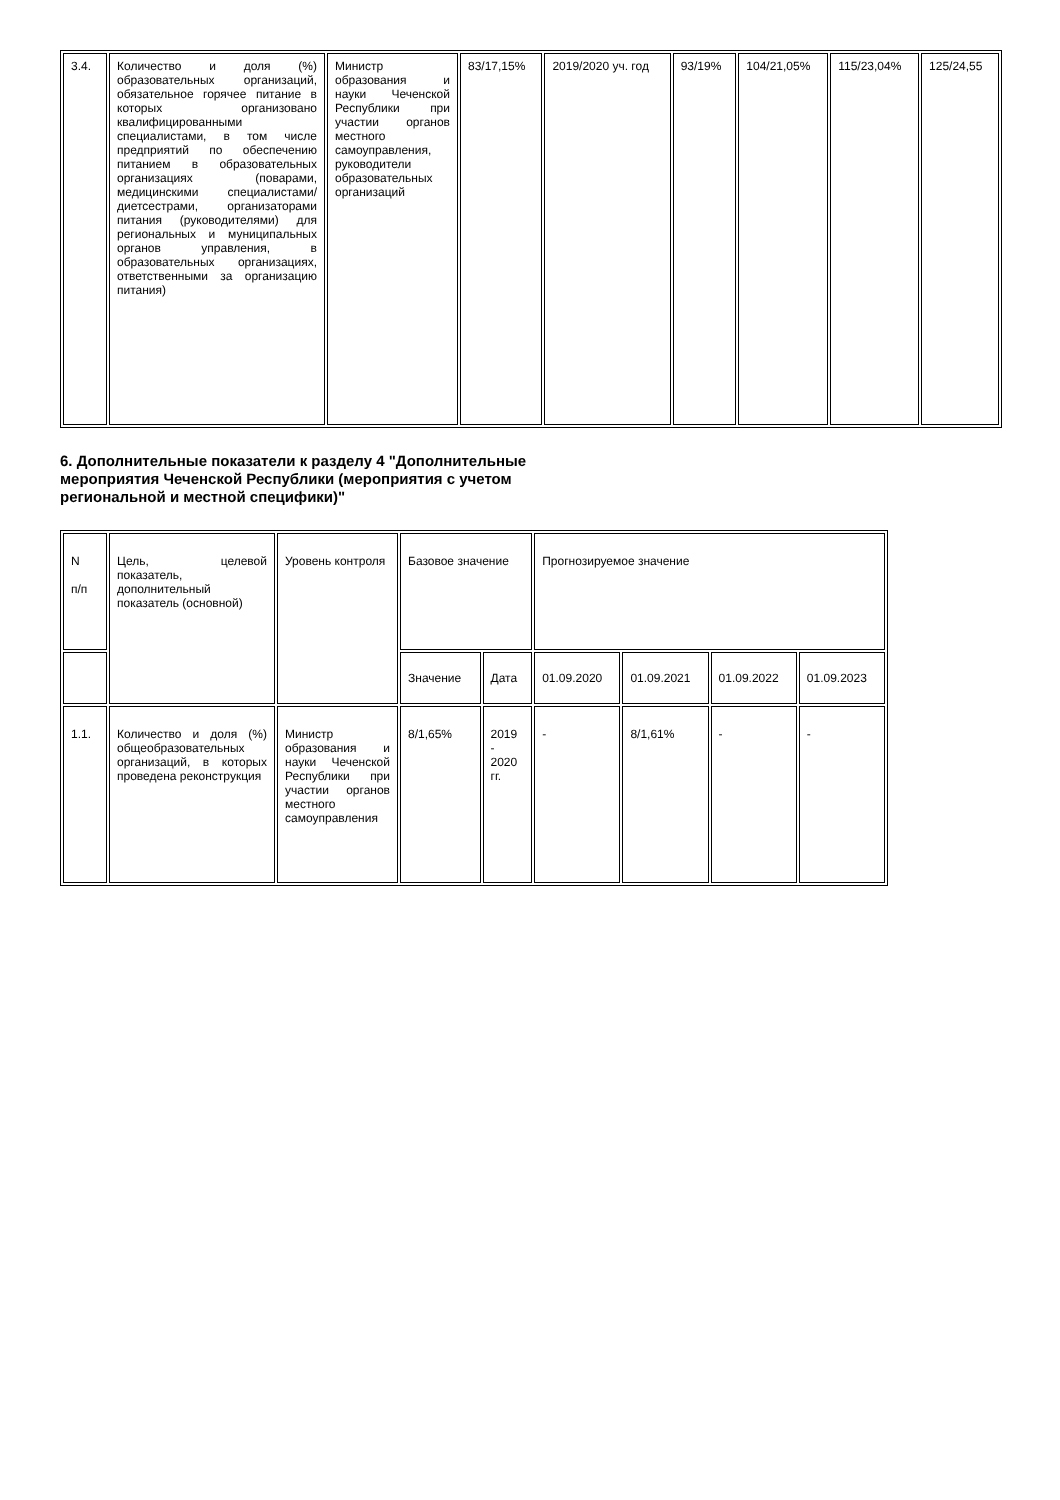| 3.4. | Количество и доля (%) образовательных организаций, обязательное горячее питание в которых организовано квалифицированными специалистами, в том числе предприятий по обеспечению питанием в образовательных организациях (поварами, медицинскими специалистами/диетсестрами, организаторами питания (руководителями) для региональных и муниципальных органов управления, в образовательных организациях, ответственными за организацию питания) | Министр образования и науки Чеченской Республики при участии органов местного самоуправления, руководители образовательных организаций | 83/17,15% | 2019/2020 уч. год | 93/19% | 104/21,05% | 115/23,04% | 125/24,55 |
6. Дополнительные показатели к разделу 4 "Дополнительные мероприятия Чеченской Республики (мероприятия с учетом региональной и местной специфики)"
| N п/п | Цель, целевой показатель, дополнительный показатель (основной) | Уровень контроля | Базовое значение | | Прогнозируемое значение | | | |
| | | | Значение | Дата | 01.09.2020 | 01.09.2021 | 01.09.2022 | 01.09.2023 |
| 1.1. | Количество и доля (%) общеобразовательных организаций, в которых проведена реконструкция | Министр образования и науки Чеченской Республики при участии органов местного самоуправления | 8/1,65% | 2019 - 2020 гг. | - | 8/1,61% | - | - |